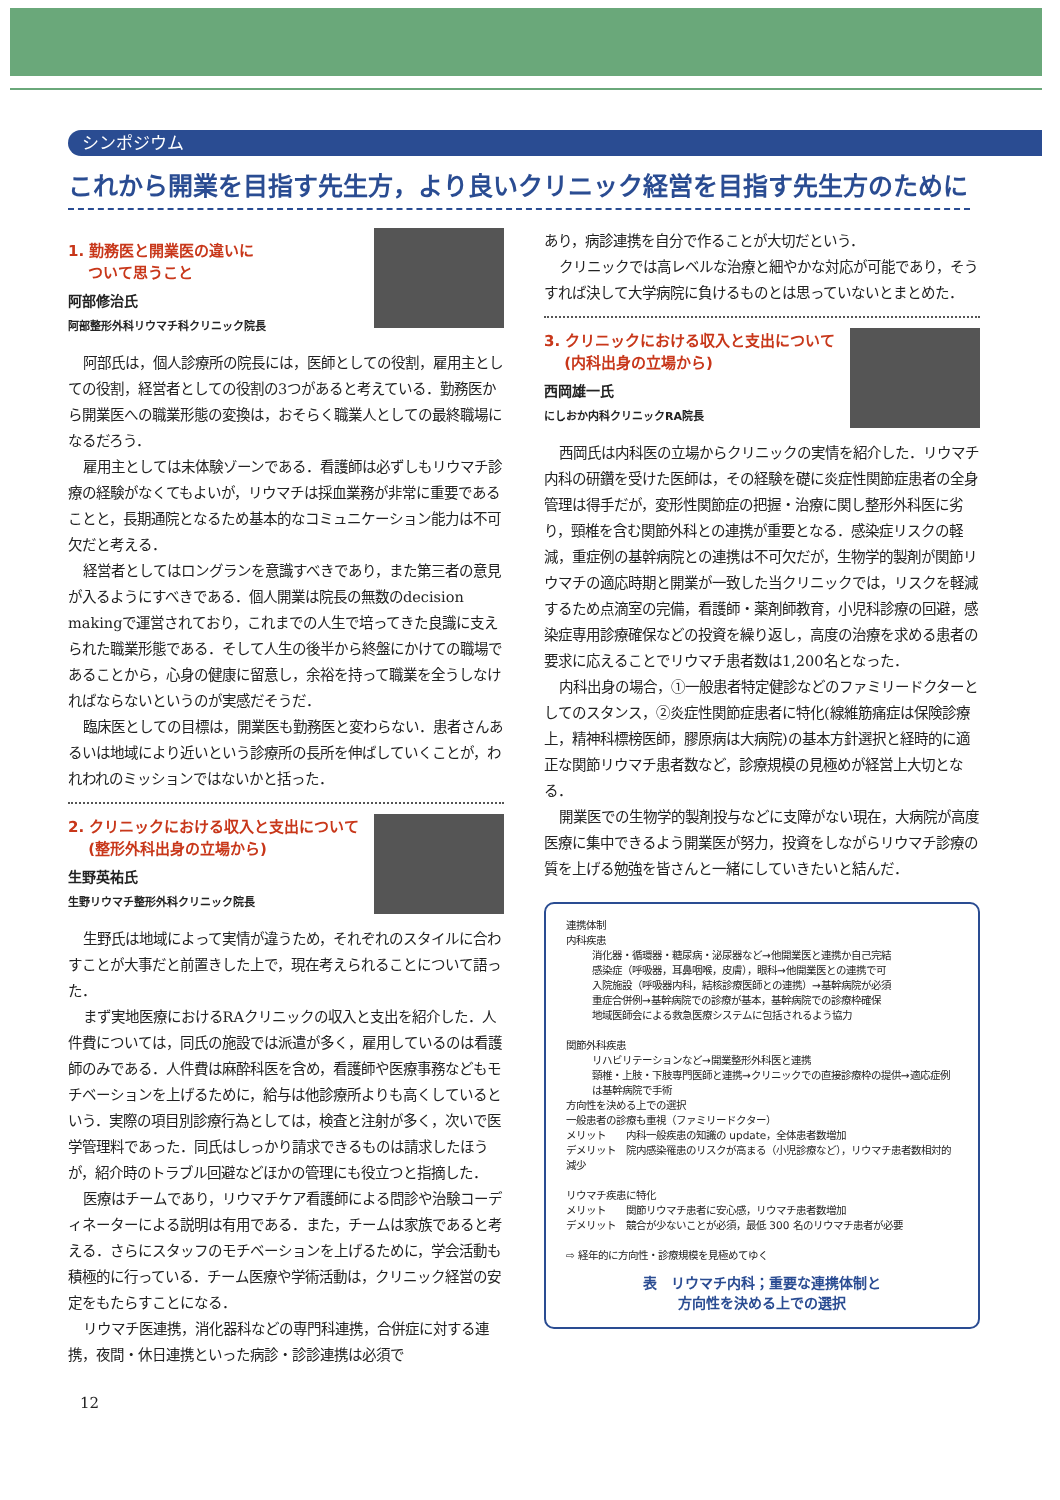シンポジウム
これから開業を目指す先生方，より良いクリニック経営を目指す先生方のために
1. 勤務医と開業医の違いに
　 ついて思うこと
阿部修治氏
阿部整形外科リウマチ科クリニック院長
阿部氏は，個人診療所の院長には，医師としての役割，雇用主としての役割，経営者としての役割の3つがあると考えている．勤務医から開業医への職業形態の変換は，おそらく職業人としての最終職場になるだろう．
雇用主としては未体験ゾーンである．看護師は必ずしもリウマチ診療の経験がなくてもよいが，リウマチは採血業務が非常に重要であることと，長期通院となるため基本的なコミュニケーション能力は不可欠だと考える．
経営者としてはロングランを意識すべきであり，また第三者の意見が入るようにすべきである．個人開業は院長の無数のdecision makingで運営されており，これまでの人生で培ってきた良識に支えられた職業形態である．そして人生の後半から終盤にかけての職場であることから，心身の健康に留意し，余裕を持って職業を全うしなければならないというのが実感だそうだ．
臨床医としての目標は，開業医も勤務医と変わらない．患者さんあるいは地域により近いという診療所の長所を伸ばしていくことが，われわれのミッションではないかと括った．
2. クリニックにおける収入と支出について
　 (整形外科出身の立場から)
生野英祐氏
生野リウマチ整形外科クリニック院長
生野氏は地域によって実情が違うため，それぞれのスタイルに合わすことが大事だと前置きした上で，現在考えられることについて語った．
まず実地医療におけるRAクリニックの収入と支出を紹介した．人件費については，同氏の施設では派遣が多く，雇用しているのは看護師のみである．人件費は麻酔科医を含め，看護師や医療事務などもモチベーションを上げるために，給与は他診療所よりも高くしているという．実際の項目別診療行為としては，検査と注射が多く，次いで医学管理料であった．同氏はしっかり請求できるものは請求したほうが，紹介時のトラブル回避などほかの管理にも役立つと指摘した．
医療はチームであり，リウマチケア看護師による問診や治験コーディネーターによる説明は有用である．また，チームは家族であると考える．さらにスタッフのモチベーションを上げるために，学会活動も積極的に行っている．チーム医療や学術活動は，クリニック経営の安定をもたらすことになる．
リウマチ医連携，消化器科などの専門科連携，合併症に対する連携，夜間・休日連携といった病診・診診連携は必須で
あり，病診連携を自分で作ることが大切だという．
クリニックでは高レベルな治療と細やかな対応が可能であり，そうすれば決して大学病院に負けるものとは思っていないとまとめた．
3. クリニックにおける収入と支出について
　 (内科出身の立場から)
西岡雄一氏
にしおか内科クリニックRA院長
西岡氏は内科医の立場からクリニックの実情を紹介した．リウマチ内科の研鑽を受けた医師は，その経験を礎に炎症性関節症患者の全身管理は得手だが，変形性関節症の把握・治療に関し整形外科医に劣り，頸椎を含む関節外科との連携が重要となる．感染症リスクの軽減，重症例の基幹病院との連携は不可欠だが，生物学的製剤が関節リウマチの適応時期と開業が一致した当クリニックでは，リスクを軽減するため点滴室の完備，看護師・薬剤師教育，小児科診療の回避，感染症専用診療確保などの投資を繰り返し，高度の治療を求める患者の要求に応えることでリウマチ患者数は1,200名となった．
内科出身の場合，①一般患者特定健診などのファミリードクターとしてのスタンス，②炎症性関節症患者に特化(線維筋痛症は保険診療上，精神科標榜医師，膠原病は大病院)の基本方針選択と経時的に適正な関節リウマチ患者数など，診療規模の見極めが経営上大切となる．
開業医での生物学的製剤投与などに支障がない現在，大病院が高度医療に集中できるよう開業医が努力，投資をしながらリウマチ診療の質を上げる勉強を皆さんと一緒にしていきたいと結んだ．
連携体制
内科疾患
消化器・循環器・糖尿病・泌尿器など→他開業医と連携か自己完結
感染症（呼吸器，耳鼻咽喉，皮膚），眼科→他開業医との連携で可
入院施設（呼吸器内科，結核診療医師との連携）→基幹病院が必須
重症合併例→基幹病院での診療が基本，基幹病院での診療枠確保
地域医師会による救急医療システムに包括されるよう協力
関節外科疾患
リハビリテーションなど→開業整形外科医と連携
頸椎・上肢・下肢専門医師と連携→クリニックでの直接診療枠の提供→適応症例は基幹病院で手術
方向性を決める上での選択
一般患者の診療も重視（ファミリードクター）
メリット　　内科一般疾患の知識の update，全体患者数増加
デメリット　院内感染罹患のリスクが高まる（小児診療など），リウマチ患者数相対的減少
リウマチ疾患に特化
メリット　　関節リウマチ患者に安心感，リウマチ患者数増加
デメリット　競合が少ないことが必須，最低 300 名のリウマチ患者が必要
⇨ 経年的に方向性・診療規模を見極めてゆく
表　リウマチ内科；重要な連携体制と
方向性を決める上での選択
12